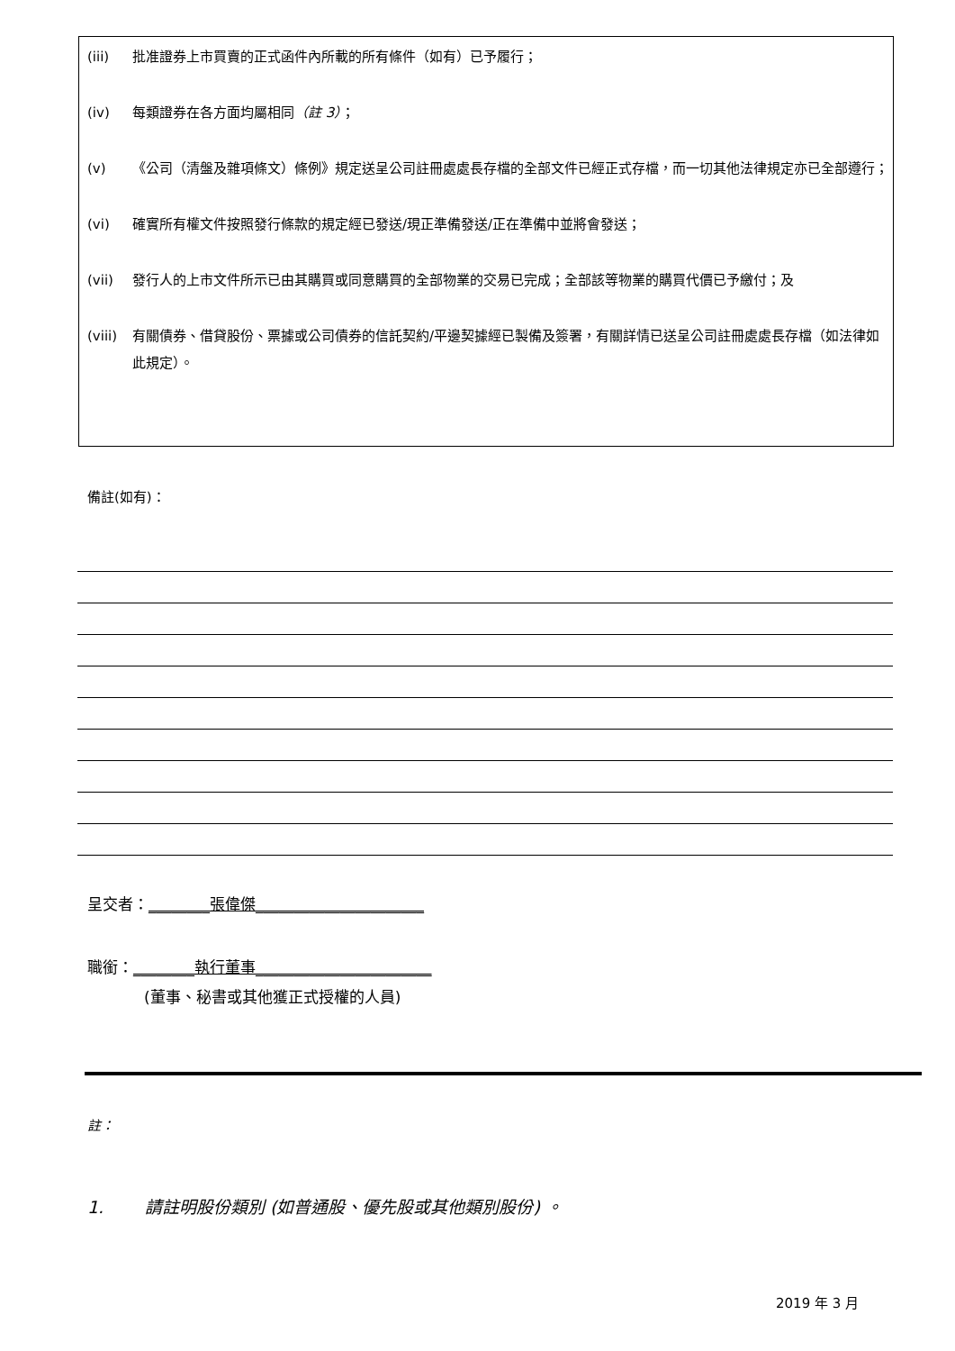(iii) 批准證券上市買賣的正式函件內所載的所有條件（如有）已予履行；
(iv) 每類證券在各方面均屬相同（註 3）；
(v) 《公司（清盤及雜項條文）條例》規定送呈公司註冊處處長存檔的全部文件已經正式存檔，而一切其他法律規定亦已全部遵行；
(vi) 確實所有權文件按照發行條款的規定經已發送/現正準備發送/正在準備中並將會發送；
(vii) 發行人的上市文件所示已由其購買或同意購買的全部物業的交易已完成；全部該等物業的購買代價已予繳付；及
(viii) 有關債券、借貸股份、票據或公司債券的信託契約/平邊契據經已製備及簽署，有關詳情已送呈公司註冊處處長存檔（如法律如此規定）。
備註(如有)：
呈交者：________張偉傑______________________
職銜：________執行董事_______________________
(董事、秘書或其他獲正式授權的人員)
註：
1. 請註明股份類別 (如普通股、優先股或其他類別股份) 。
2019 年 3 月